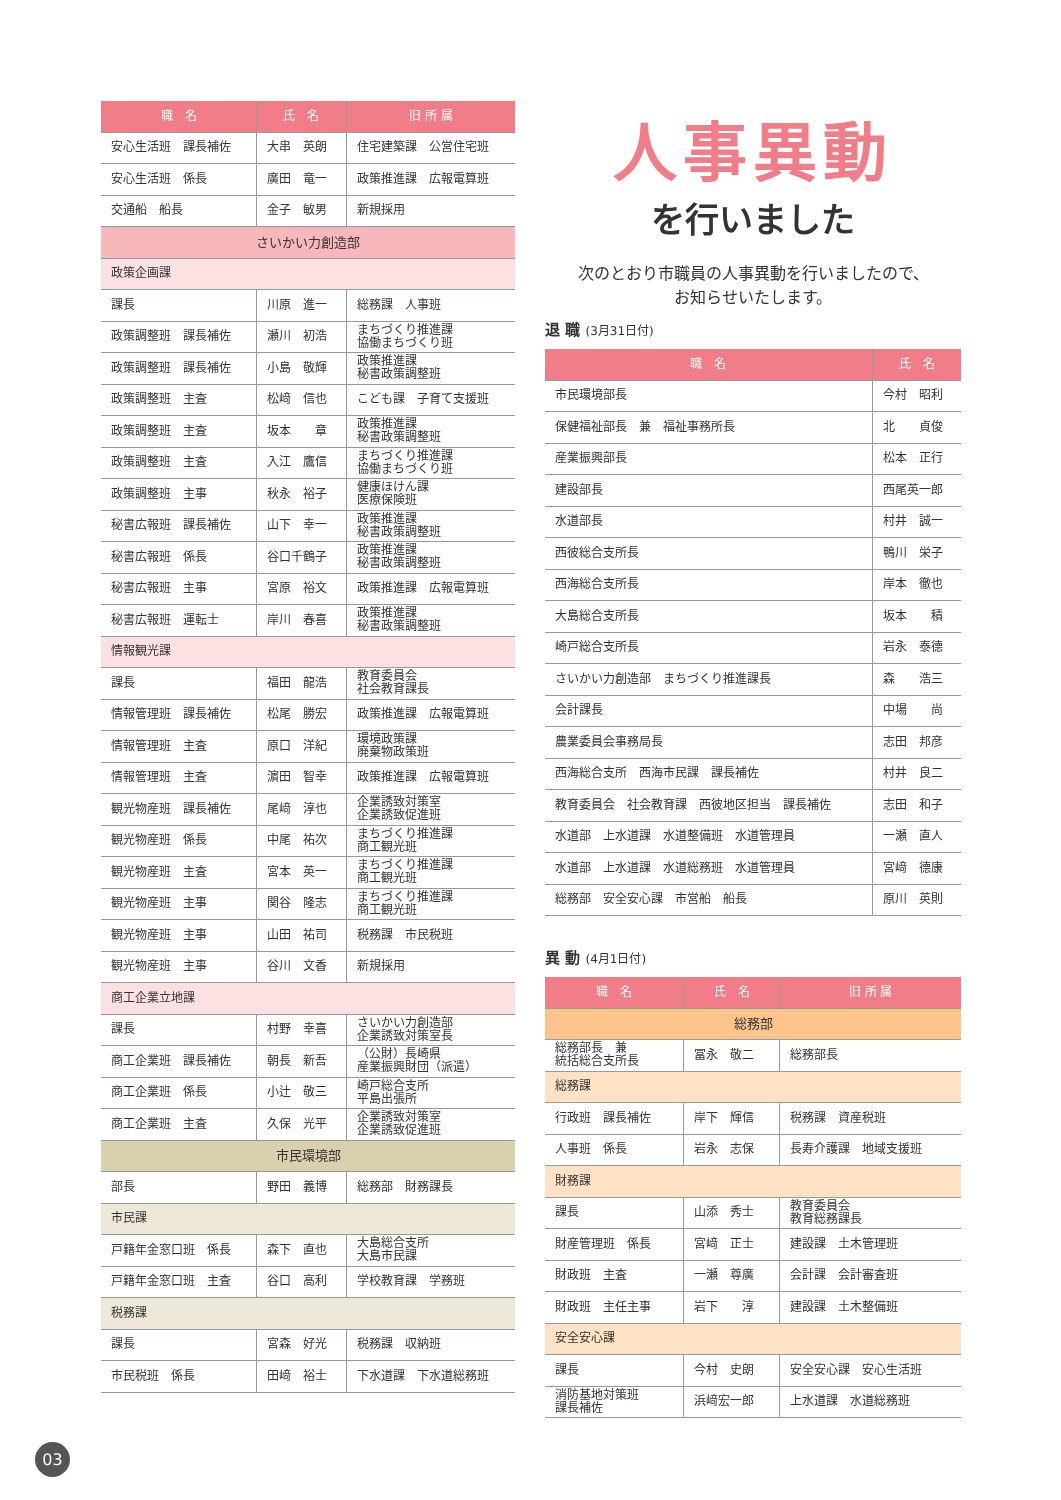| 職 名 | 氏 名 | 旧 所 属 |
| --- | --- | --- |
| 安心生活班 課長補佐 | 大串 英朗 | 住宅建築課 公営住宅班 |
| 安心生活班 係長 | 廣田 竜一 | 政策推進課 広報電算班 |
| 交通船 船長 | 金子 敏男 | 新規採用 |
| さいかい力創造部 | | |
| 政策企画課 | | |
| 課長 | 川原 進一 | 総務課 人事班 |
| 政策調整班 課長補佐 | 瀬川 初浩 | まちづくり推進課 協働まちづくり班 |
| 政策調整班 課長補佐 | 小島 敬輝 | 政策推進課 秘書政策調整班 |
| 政策調整班 主査 | 松﨑 信也 | こども課 子育て支援班 |
| 政策調整班 主査 | 坂本 章 | 政策推進課 秘書政策調整班 |
| 政策調整班 主査 | 入江 鷹信 | まちづくり推進課 協働まちづくり班 |
| 政策調整班 主事 | 秋永 裕子 | 健康ほけん課 医療保険班 |
| 秘書広報班 課長補佐 | 山下 幸一 | 政策推進課 秘書政策調整班 |
| 秘書広報班 係長 | 谷口千鶴子 | 政策推進課 秘書政策調整班 |
| 秘書広報班 主事 | 宮原 裕文 | 政策推進課 広報電算班 |
| 秘書広報班 運転士 | 岸川 春喜 | 政策推進課 秘書政策調整班 |
| 情報観光課 | | |
| 課長 | 福田 龍浩 | 教育委員会 社会教育課長 |
| 情報管理班 課長補佐 | 松尾 勝宏 | 政策推進課 広報電算班 |
| 情報管理班 主査 | 原口 洋紀 | 環境政策課 廃棄物政策班 |
| 情報管理班 主査 | 濵田 智幸 | 政策推進課 広報電算班 |
| 観光物産班 課長補佐 | 尾﨑 淳也 | 企業誘致対策室 企業誘致促進班 |
| 観光物産班 係長 | 中尾 祐次 | まちづくり推進課 商工観光班 |
| 観光物産班 主査 | 宮本 英一 | まちづくり推進課 商工観光班 |
| 観光物産班 主事 | 関谷 隆志 | まちづくり推進課 商工観光班 |
| 観光物産班 主事 | 山田 祐司 | 税務課 市民税班 |
| 観光物産班 主事 | 谷川 文香 | 新規採用 |
| 商工企業立地課 | | |
| 課長 | 村野 幸喜 | さいかい力創造部 企業誘致対策室長 |
| 商工企業班 課長補佐 | 朝長 新吾 | （公財）長崎県 産業振興財団（派遣） |
| 商工企業班 係長 | 小辻 敬三 | 崎戸総合支所 平島出張所 |
| 商工企業班 主査 | 久保 光平 | 企業誘致対策室 企業誘致促進班 |
| 市民環境部 | | |
| 部長 | 野田 義博 | 総務部 財務課長 |
| 市民課 | | |
| 戸籍年金窓口班 係長 | 森下 直也 | 大島総合支所 大島市民課 |
| 戸籍年金窓口班 主査 | 谷口 高利 | 学校教育課 学務班 |
| 税務課 | | |
| 課長 | 宮森 好光 | 税務課 収納班 |
| 市民税班 係長 | 田﨑 裕士 | 下水道課 下水道総務班 |
人事異動
を行いました
次のとおり市職員の人事異動を行いましたので、
お知らせいたします。
退 職 (3月31日付)
| 職 名 | 氏 名 |
| --- | --- |
| 市民環境部長 | 今村 昭利 |
| 保健福祉部長 兼 福祉事務所長 | 北 貞俊 |
| 産業振興部長 | 松本 正行 |
| 建設部長 | 西尾英一郎 |
| 水道部長 | 村井 誠一 |
| 西彼総合支所長 | 鴨川 栄子 |
| 西海総合支所長 | 岸本 徹也 |
| 大島総合支所長 | 坂本 積 |
| 崎戸総合支所長 | 岩永 泰德 |
| さいかい力創造部 まちづくり推進課長 | 森 浩三 |
| 会計課長 | 中場 尚 |
| 農業委員会事務局長 | 志田 邦彦 |
| 西海総合支所 西海市民課 課長補佐 | 村井 良二 |
| 教育委員会 社会教育課 西彼地区担当 課長補佐 | 志田 和子 |
| 水道部 上水道課 水道整備班 水道管理員 | 一瀬 直人 |
| 水道部 上水道課 水道総務班 水道管理員 | 宮﨑 德康 |
| 総務部 安全安心課 市営船 船長 | 原川 英則 |
異 動 (4月1日付)
| 職 名 | 氏 名 | 旧 所 属 |
| --- | --- | --- |
| 総務部 | | |
| 総務部長 兼 統括総合支所長 | 冨永 敬二 | 総務部長 |
| 総務課 | | |
| 行政班 課長補佐 | 岸下 輝信 | 税務課 資産税班 |
| 人事班 係長 | 岩永 志保 | 長寿介護課 地域支援班 |
| 財務課 | | |
| 課長 | 山添 秀士 | 教育委員会 教育総務課長 |
| 財産管理班 係長 | 宮﨑 正士 | 建設課 土木管理班 |
| 財政班 主査 | 一瀬 尊廣 | 会計課 会計審査班 |
| 財政班 主任主事 | 岩下 淳 | 建設課 土木整備班 |
| 安全安心課 | | |
| 課長 | 今村 史朗 | 安全安心課 安心生活班 |
| 消防基地対策班 課長補佐 | 浜﨑宏一郎 | 上水道課 水道総務班 |
03